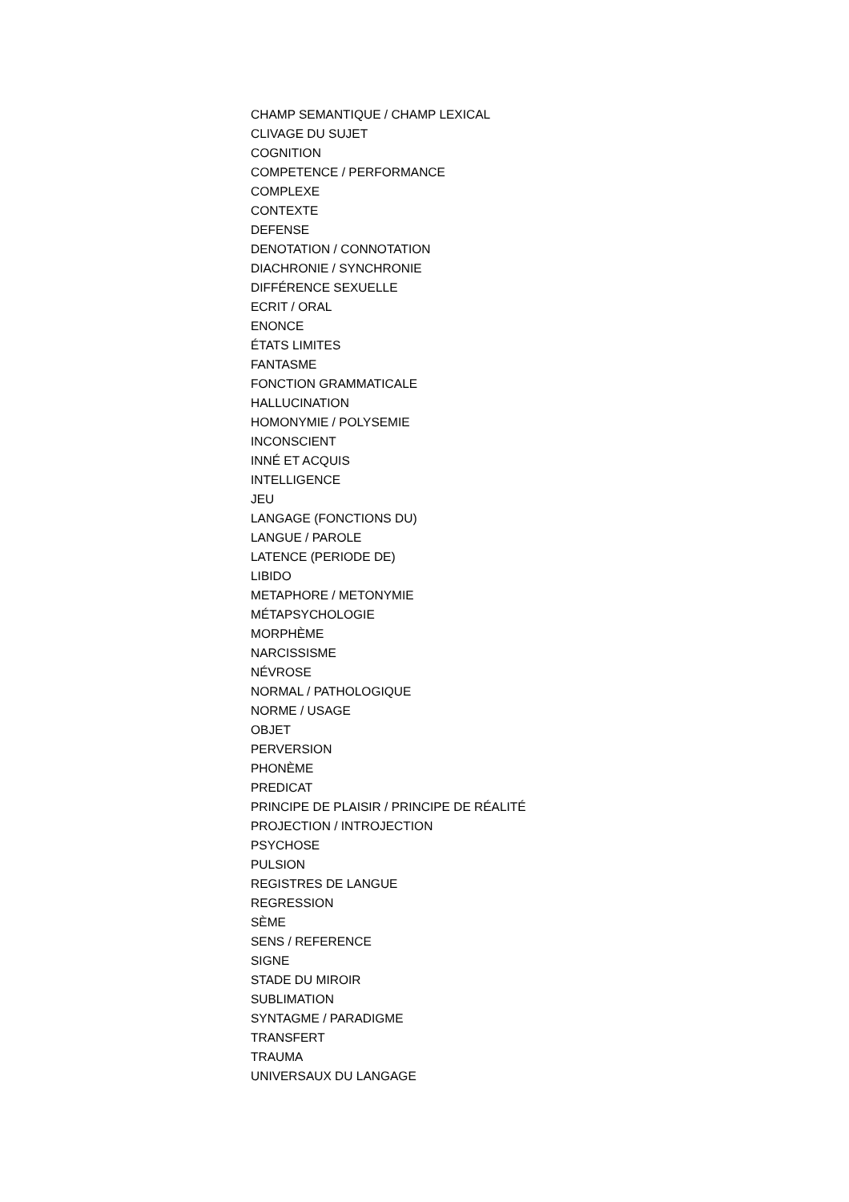CHAMP SEMANTIQUE / CHAMP LEXICAL
CLIVAGE DU SUJET
COGNITION
COMPETENCE / PERFORMANCE
COMPLEXE
CONTEXTE
DEFENSE
DENOTATION / CONNOTATION
DIACHRONIE / SYNCHRONIE
DIFFÉRENCE SEXUELLE
ECRIT / ORAL
ENONCE
ÉTATS LIMITES
FANTASME
FONCTION GRAMMATICALE
HALLUCINATION
HOMONYMIE / POLYSEMIE
INCONSCIENT
INNÉ ET ACQUIS
INTELLIGENCE
JEU
LANGAGE (FONCTIONS DU)
LANGUE / PAROLE
LATENCE (PERIODE DE)
LIBIDO
METAPHORE / METONYMIE
MÉTAPSYCHOLOGIE
MORPHÈME
NARCISSISME
NÉVROSE
NORMAL / PATHOLOGIQUE
NORME / USAGE
OBJET
PERVERSION
PHONÈME
PREDICAT
PRINCIPE DE PLAISIR / PRINCIPE DE RÉALITÉ
PROJECTION / INTROJECTION
PSYCHOSE
PULSION
REGISTRES DE LANGUE
REGRESSION
SÈME
SENS / REFERENCE
SIGNE
STADE DU MIROIR
SUBLIMATION
SYNTAGME / PARADIGME
TRANSFERT
TRAUMA
UNIVERSAUX DU LANGAGE